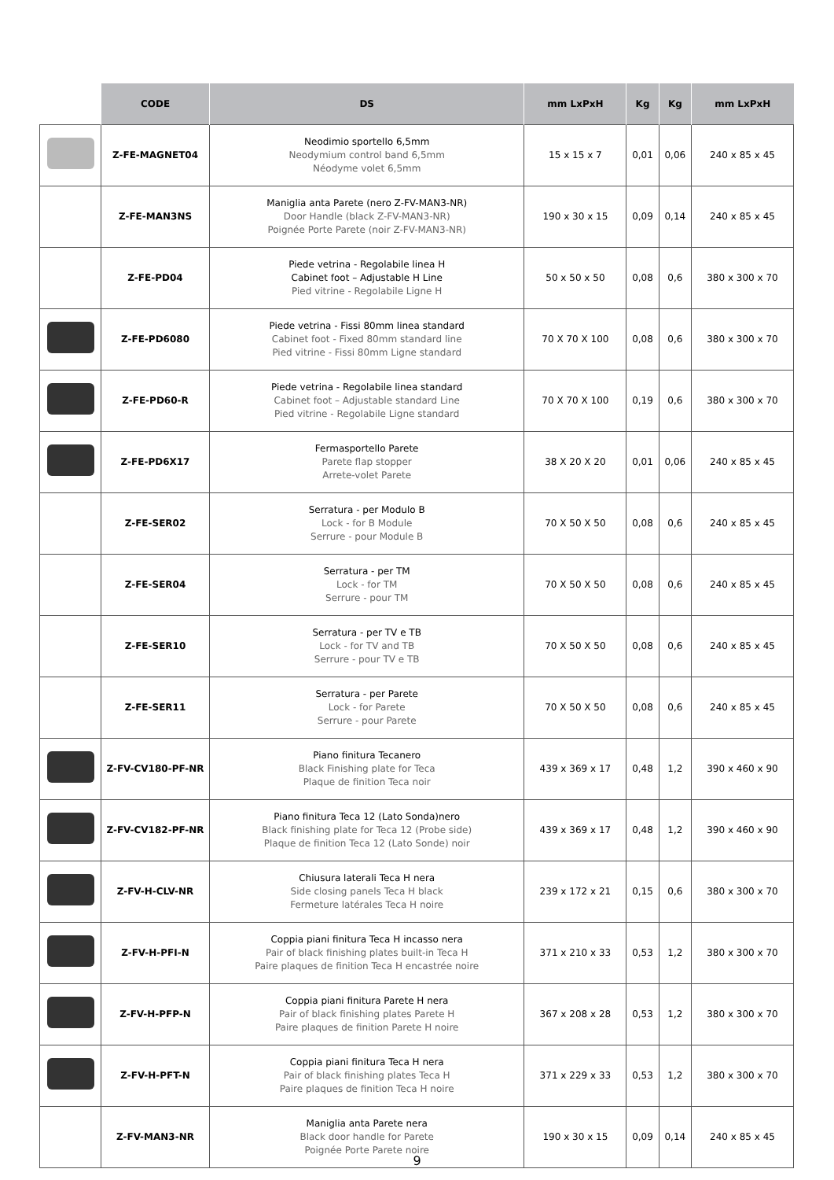| | CODE | DS | mm LxPxH | Kg | Kg | mm LxPxH |
| --- | --- | --- | --- | --- | --- | --- |
| | Z-FE-MAGNET04 | Neodimio sportello 6,5mm Neodymium control band 6,5mm Néodyme volet 6,5mm | 15 x 15 x 7 | 0,01 | 0,06 | 240 x 85 x 45 |
| | Z-FE-MAN3NS | Maniglia anta Parete (nero Z-FV-MAN3-NR) Door Handle (black Z-FV-MAN3-NR) Poignée Porte Parete (noir Z-FV-MAN3-NR) | 190 x 30 x 15 | 0,09 | 0,14 | 240 x 85 x 45 |
| | Z-FE-PD04 | Piede vetrina - Regolabile linea H Cabinet foot – Adjustable H Line Pied vitrine - Regolabile Ligne H | 50 x 50 x 50 | 0,08 | 0,6 | 380 x 300 x 70 |
| | Z-FE-PD6080 | Piede vetrina - Fissi 80mm linea standard Cabinet foot - Fixed 80mm standard line Pied vitrine - Fissi 80mm Ligne standard | 70 X 70 X 100 | 0,08 | 0,6 | 380 x 300 x 70 |
| | Z-FE-PD60-R | Piede vetrina - Regolabile linea standard Cabinet foot – Adjustable standard Line Pied vitrine - Regolabile Ligne standard | 70 X 70 X 100 | 0,19 | 0,6 | 380 x 300 x 70 |
| | Z-FE-PD6X17 | Fermasportello Parete Parete flap stopper Arrete-volet Parete | 38 X 20 X 20 | 0,01 | 0,06 | 240 x 85 x 45 |
| | Z-FE-SER02 | Serratura - per Modulo B Lock - for B Module Serrure - pour Module B | 70 X 50 X 50 | 0,08 | 0,6 | 240 x 85 x 45 |
| | Z-FE-SER04 | Serratura - per TM Lock - for TM Serrure - pour TM | 70 X 50 X 50 | 0,08 | 0,6 | 240 x 85 x 45 |
| | Z-FE-SER10 | Serratura - per TV e TB Lock - for TV and TB Serrure - pour TV e TB | 70 X 50 X 50 | 0,08 | 0,6 | 240 x 85 x 45 |
| | Z-FE-SER11 | Serratura - per Parete Lock - for Parete Serrure - pour Parete | 70 X 50 X 50 | 0,08 | 0,6 | 240 x 85 x 45 |
| | Z-FV-CV180-PF-NR | Piano finitura Tecanero Black Finishing plate for Teca Plaque de finition Teca noir | 439 x 369 x 17 | 0,48 | 1,2 | 390 x 460 x 90 |
| | Z-FV-CV182-PF-NR | Piano finitura Teca 12 (Lato Sonda)nero Black finishing plate for Teca 12 (Probe side) Plaque de finition Teca 12 (Lato Sonde) noir | 439 x 369 x 17 | 0,48 | 1,2 | 390 x 460 x 90 |
| | Z-FV-H-CLV-NR | Chiusura laterali Teca H nera Side closing panels Teca H black Fermeture latérales Teca H noire | 239 x 172 x 21 | 0,15 | 0,6 | 380 x 300 x 70 |
| | Z-FV-H-PFI-N | Coppia piani finitura Teca H incasso nera Pair of black finishing plates built-in Teca H Paire plaques de finition Teca H encastrée noire | 371 x 210 x 33 | 0,53 | 1,2 | 380 x 300 x 70 |
| | Z-FV-H-PFP-N | Coppia piani finitura Parete H nera Pair of black finishing plates Parete H Paire plaques de finition Parete H noire | 367 x 208 x 28 | 0,53 | 1,2 | 380 x 300 x 70 |
| | Z-FV-H-PFT-N | Coppia piani finitura Teca H nera Pair of black finishing plates Teca H Paire plaques de finition Teca H noire | 371 x 229 x 33 | 0,53 | 1,2 | 380 x 300 x 70 |
| | Z-FV-MAN3-NR | Maniglia anta Parete nera Black door handle for Parete Poignée Porte Parete noire | 190 x 30 x 15 | 0,09 | 0,14 | 240 x 85 x 45 |
9